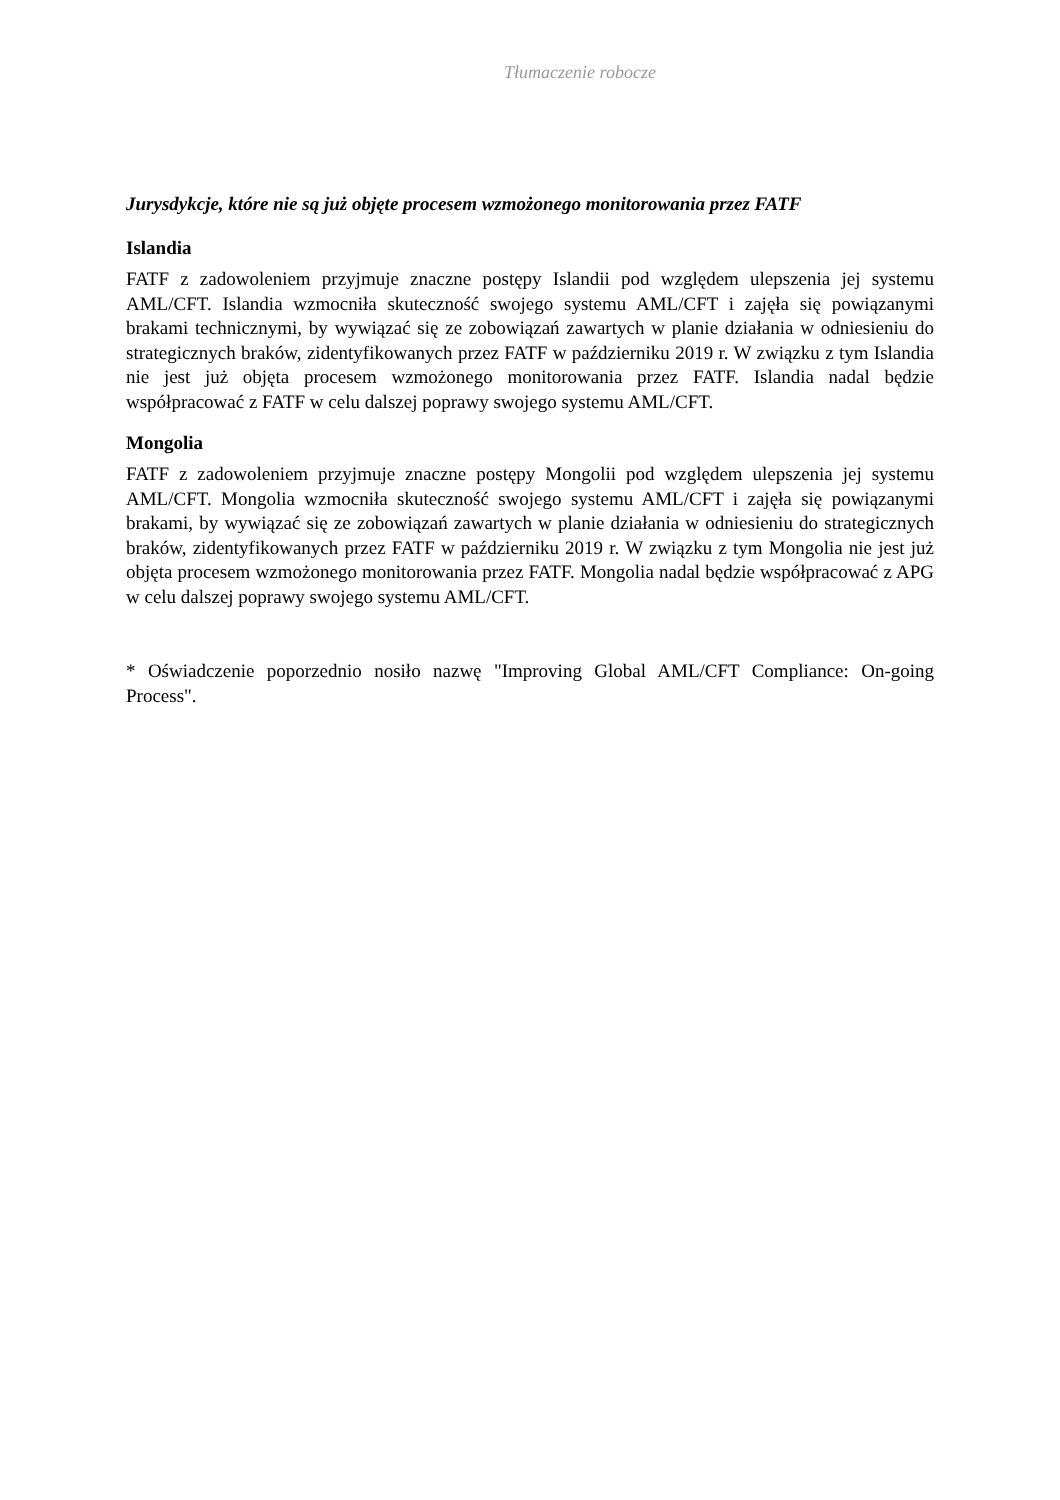Tłumaczenie robocze
Jurysdykcje, które nie są już objęte procesem wzmożonego monitorowania przez FATF
Islandia
FATF z zadowoleniem przyjmuje znaczne postępy Islandii pod względem ulepszenia jej systemu AML/CFT. Islandia wzmocniła skuteczność swojego systemu AML/CFT i zajęła się powiązanymi brakami technicznymi, by wywiązać się ze zobowiązań zawartych w planie działania w odniesieniu do strategicznych braków, zidentyfikowanych przez FATF w październiku 2019 r. W związku z tym Islandia nie jest już objęta procesem wzmożonego monitorowania przez FATF. Islandia nadal będzie współpracować z FATF w celu dalszej poprawy swojego systemu AML/CFT.
Mongolia
FATF z zadowoleniem przyjmuje znaczne postępy Mongolii pod względem ulepszenia jej systemu AML/CFT. Mongolia wzmocniła skuteczność swojego systemu AML/CFT i zajęła się powiązanymi brakami, by wywiązać się ze zobowiązań zawartych w planie działania w odniesieniu do strategicznych braków, zidentyfikowanych przez FATF w październiku 2019 r. W związku z tym Mongolia nie jest już objęta procesem wzmożonego monitorowania przez FATF. Mongolia nadal będzie współpracować z APG w celu dalszej poprawy swojego systemu AML/CFT.
* Oświadczenie poporzednio nosiło nazwę "Improving Global AML/CFT Compliance: On-going Process".